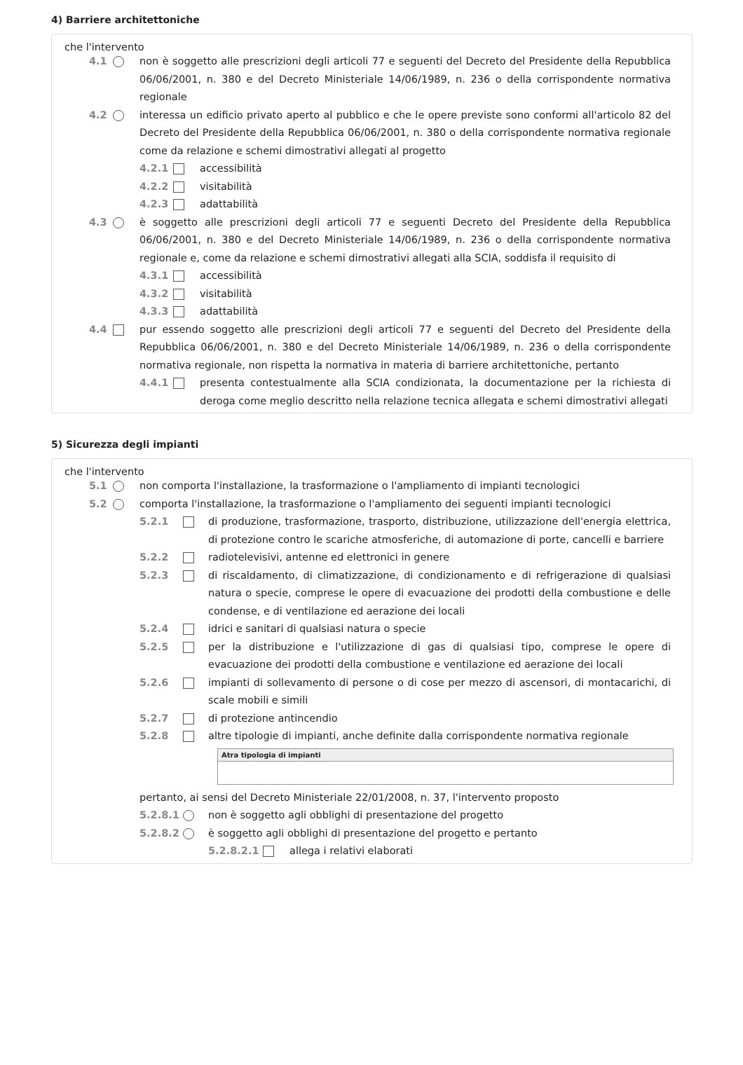4) Barriere architettoniche
che l'intervento
4.1 non è soggetto alle prescrizioni degli articoli 77 e seguenti del Decreto del Presidente della Repubblica 06/06/2001, n. 380 e del Decreto Ministeriale 14/06/1989, n. 236 o della corrispondente normativa regionale
4.2 interessa un edificio privato aperto al pubblico e che le opere previste sono conformi all'articolo 82 del Decreto del Presidente della Repubblica 06/06/2001, n. 380 o della corrispondente normativa regionale come da relazione e schemi dimostrativi allegati al progetto
4.2.1 accessibilità
4.2.2 visitabilità
4.2.3 adattabilità
4.3 è soggetto alle prescrizioni degli articoli 77 e seguenti Decreto del Presidente della Repubblica 06/06/2001, n. 380 e del Decreto Ministeriale 14/06/1989, n. 236 o della corrispondente normativa regionale e, come da relazione e schemi dimostrativi allegati alla SCIA, soddisfa il requisito di
4.3.1 accessibilità
4.3.2 visitabilità
4.3.3 adattabilità
4.4 pur essendo soggetto alle prescrizioni degli articoli 77 e seguenti del Decreto del Presidente della Repubblica 06/06/2001, n. 380 e del Decreto Ministeriale 14/06/1989, n. 236 o della corrispondente normativa regionale, non rispetta la normativa in materia di barriere architettoniche, pertanto
4.4.1 presenta contestualmente alla SCIA condizionata, la documentazione per la richiesta di deroga come meglio descritto nella relazione tecnica allegata e schemi dimostrativi allegati
5) Sicurezza degli impianti
che l'intervento
5.1 non comporta l'installazione, la trasformazione o l'ampliamento di impianti tecnologici
5.2 comporta l'installazione, la trasformazione o l'ampliamento dei seguenti impianti tecnologici
5.2.1 di produzione, trasformazione, trasporto, distribuzione, utilizzazione dell'energia elettrica, di protezione contro le scariche atmosferiche, di automazione di porte, cancelli e barriere
5.2.2 radiotelevisivi, antenne ed elettronici in genere
5.2.3 di riscaldamento, di climatizzazione, di condizionamento e di refrigerazione di qualsiasi natura o specie, comprese le opere di evacuazione dei prodotti della combustione e delle condense, e di ventilazione ed aerazione dei locali
5.2.4 idrici e sanitari di qualsiasi natura o specie
5.2.5 per la distribuzione e l'utilizzazione di gas di qualsiasi tipo, comprese le opere di evacuazione dei prodotti della combustione e ventilazione ed aerazione dei locali
5.2.6 impianti di sollevamento di persone o di cose per mezzo di ascensori, di montacarichi, di scale mobili e simili
5.2.7 di protezione antincendio
5.2.8 altre tipologie di impianti, anche definite dalla corrispondente normativa regionale
Atra tipologia di impianti
pertanto, ai sensi del Decreto Ministeriale 22/01/2008, n. 37, l'intervento proposto
5.2.8.1 non è soggetto agli obblighi di presentazione del progetto
5.2.8.2 è soggetto agli obblighi di presentazione del progetto e pertanto
5.2.8.2.1 allega i relativi elaborati